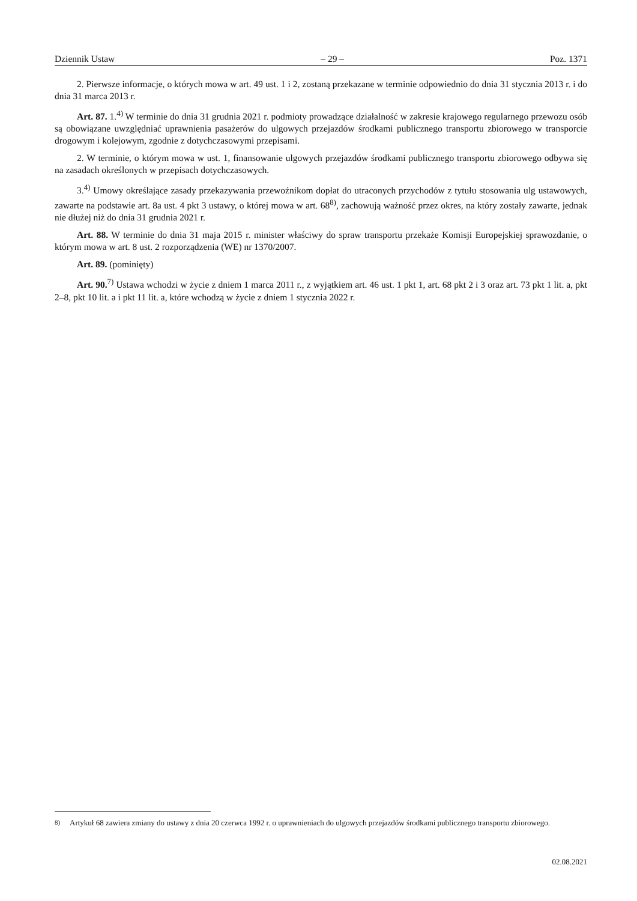Dziennik Ustaw – 29 – Poz. 1371
2. Pierwsze informacje, o których mowa w art. 49 ust. 1 i 2, zostaną przekazane w terminie odpowiednio do dnia 31 stycznia 2013 r. i do dnia 31 marca 2013 r.
Art. 87. 1.<sup>4)</sup> W terminie do dnia 31 grudnia 2021 r. podmioty prowadzące działalność w zakresie krajowego regularnego przewozu osób są obowiązane uwzględniać uprawnienia pasażerów do ulgowych przejazdów środkami publicznego transportu zbiorowego w transporcie drogowym i kolejowym, zgodnie z dotychczasowymi przepisami.
2. W terminie, o którym mowa w ust. 1, finansowanie ulgowych przejazdów środkami publicznego transportu zbiorowego odbywa się na zasadach określonych w przepisach dotychczasowych.
3.<sup>4)</sup> Umowy określające zasady przekazywania przewoźnikom dopłat do utraconych przychodów z tytułu stosowania ulg ustawowych, zawarte na podstawie art. 8a ust. 4 pkt 3 ustawy, o której mowa w art. 68<sup>8)</sup>, zachowują ważność przez okres, na który zostały zawarte, jednak nie dłużej niż do dnia 31 grudnia 2021 r.
Art. 88. W terminie do dnia 31 maja 2015 r. minister właściwy do spraw transportu przekaże Komisji Europejskiej sprawozdanie, o którym mowa w art. 8 ust. 2 rozporządzenia (WE) nr 1370/2007.
Art. 89. (pominięty)
Art. 90.<sup>7)</sup> Ustawa wchodzi w życie z dniem 1 marca 2011 r., z wyjątkiem art. 46 ust. 1 pkt 1, art. 68 pkt 2 i 3 oraz art. 73 pkt 1 lit. a, pkt 2–8, pkt 10 lit. a i pkt 11 lit. a, które wchodzą w życie z dniem 1 stycznia 2022 r.
<sup>8)</sup> Artykuł 68 zawiera zmiany do ustawy z dnia 20 czerwca 1992 r. o uprawnieniach do ulgowych przejazdów środkami publicznego transportu zbiorowego.
02.08.2021